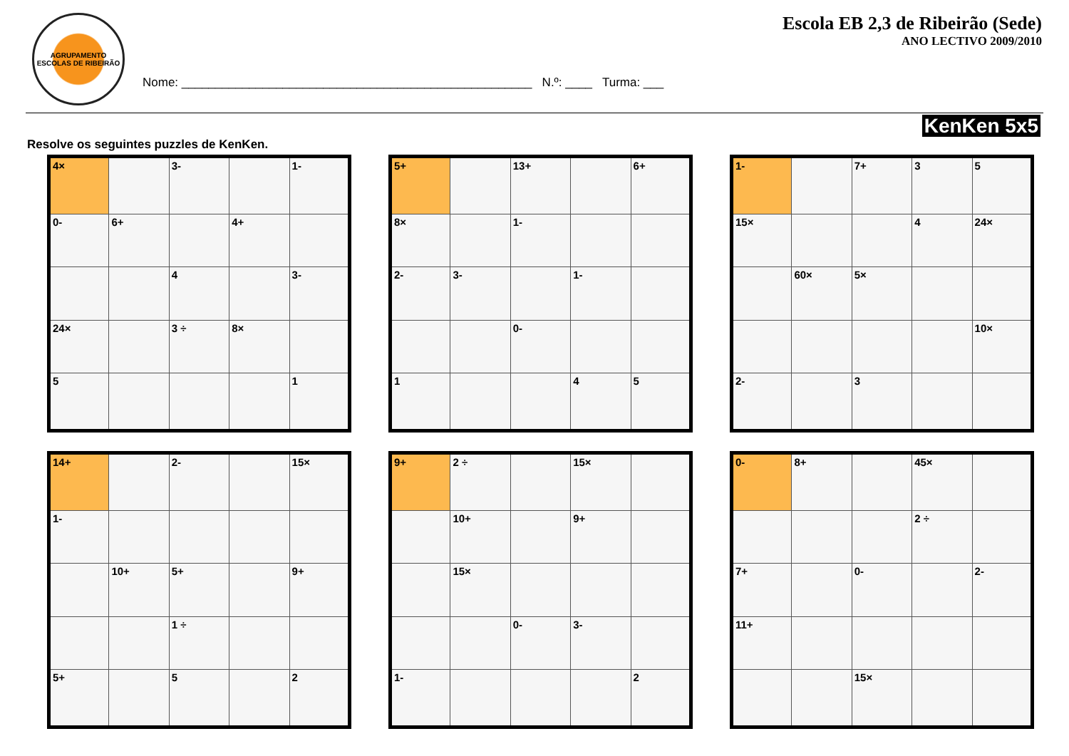AGRUPAMENTO
ESCOLAS DE RIBEIRÃO
Nome: ____________________________________________________ N.º: ____ Turma: ___
Escola EB 2,3 de Ribeirão (Sede)
ANO LECTIVO 2009/2010
KenKen 5x5
Resolve os seguintes puzzles de KenKen.
| 4× | | 3- | | 1- |
| 0- | 6+ | | 4+ | |
| | | 4 | | 3- |
| 24× | | 3 ÷ | 8× | |
| 5 | | | | 1 |
| 5+ | | 13+ | | 6+ |
| 8× | | 1- | | |
| 2- | 3- | | 1- | |
| | | 0- | | |
| 1 | | | 4 | 5 |
| 1- | | 7+ | 3 | 5 |
| 15× | | | 4 | 24× |
| | 60× | 5× | | |
| | | | | 10× |
| 2- | | 3 | | |
| 14+ | | 2- | | 15× |
| 1- | | | | |
| | 10+ | 5+ | | 9+ |
| | | 1 ÷ | | |
| 5+ | | 5 | | 2 |
| 9+ | 2 ÷ | | 15× | |
| | 10+ | | 9+ | |
| | 15× | | | |
| | | 0- | 3- | |
| 1- | | | | 2 |
| 0- | 8+ | | 45× | |
| | | | 2 ÷ | |
| 7+ | | 0- | | 2- |
| 11+ | | | | |
| | | 15× | | |